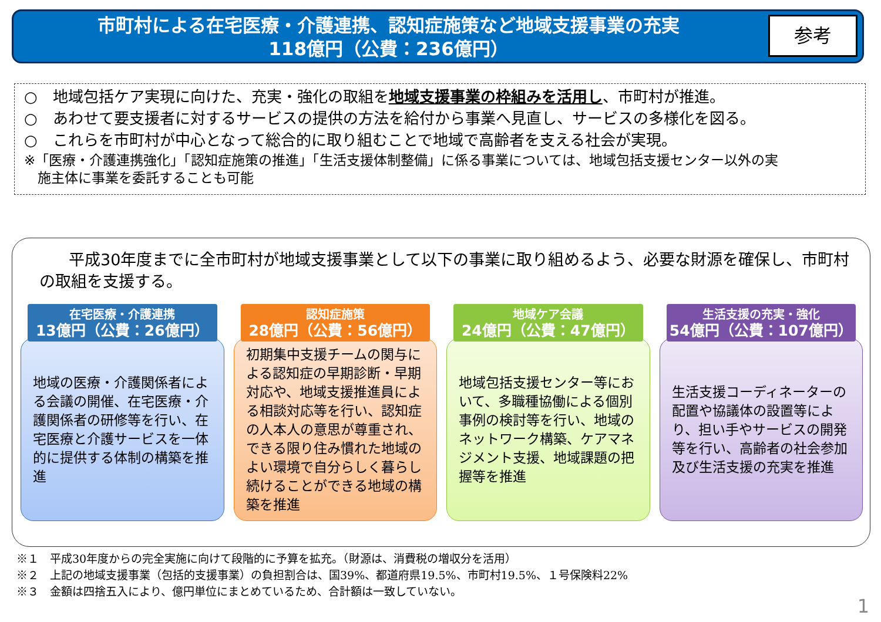市町村による在宅医療・介護連携、認知症施策など地域支援事業の充実
118億円（公費：236億円）
参考
○　地域包括ケア実現に向けた、充実・強化の取組を地域支援事業の枠組みを活用し、市町村が推進。
○　あわせて要支援者に対するサービスの提供の方法を給付から事業へ見直し、サービスの多様化を図る。
○　これらを市町村が中心となって総合的に取り組むことで地域で高齢者を支える社会が実現。
※「医療・介護連携強化」「認知症施策の推進」「生活支援体制整備」に係る事業については、地域包括支援センター以外の実
　施主体に事業を委託することも可能
平成30年度までに全市町村が地域支援事業として以下の事業に取り組めるよう、必要な財源を確保し、市町村の取組を支援する。
在宅医療・介護連携
13億円（公費：26億円）
地域の医療・介護関係者による会議の開催、在宅医療・介護関係者の研修等を行い、在宅医療と介護サービスを一体的に提供する体制の構築を推進
認知症施策
28億円（公費：56億円）
初期集中支援チームの関与による認知症の早期診断・早期対応や、地域支援推進員による相談対応等を行い、認知症の人本人の意思が尊重され、できる限り住み慣れた地域のよい環境で自分らしく暮らし続けることができる地域の構築を推進
地域ケア会議
24億円（公費：47億円）
地域包括支援センター等において、多職種協働による個別事例の検討等を行い、地域のネットワーク構築、ケアマネジメント支援、地域課題の把握等を推進
生活支援の充実・強化
54億円（公費：107億円）
生活支援コーディネーターの配置や協議体の設置等により、担い手やサービスの開発等を行い、高齢者の社会参加及び生活支援の充実を推進
※１　平成30年度からの完全実施に向けて段階的に予算を拡充。（財源は、消費税の増収分を活用）
※２　上記の地域支援事業（包括的支援事業）の負担割合は、国39%、都道府県19.5%、市町村19.5%、１号保険料22%
※３　金額は四捨五入により、億円単位にまとめているため、合計額は一致していない。
1